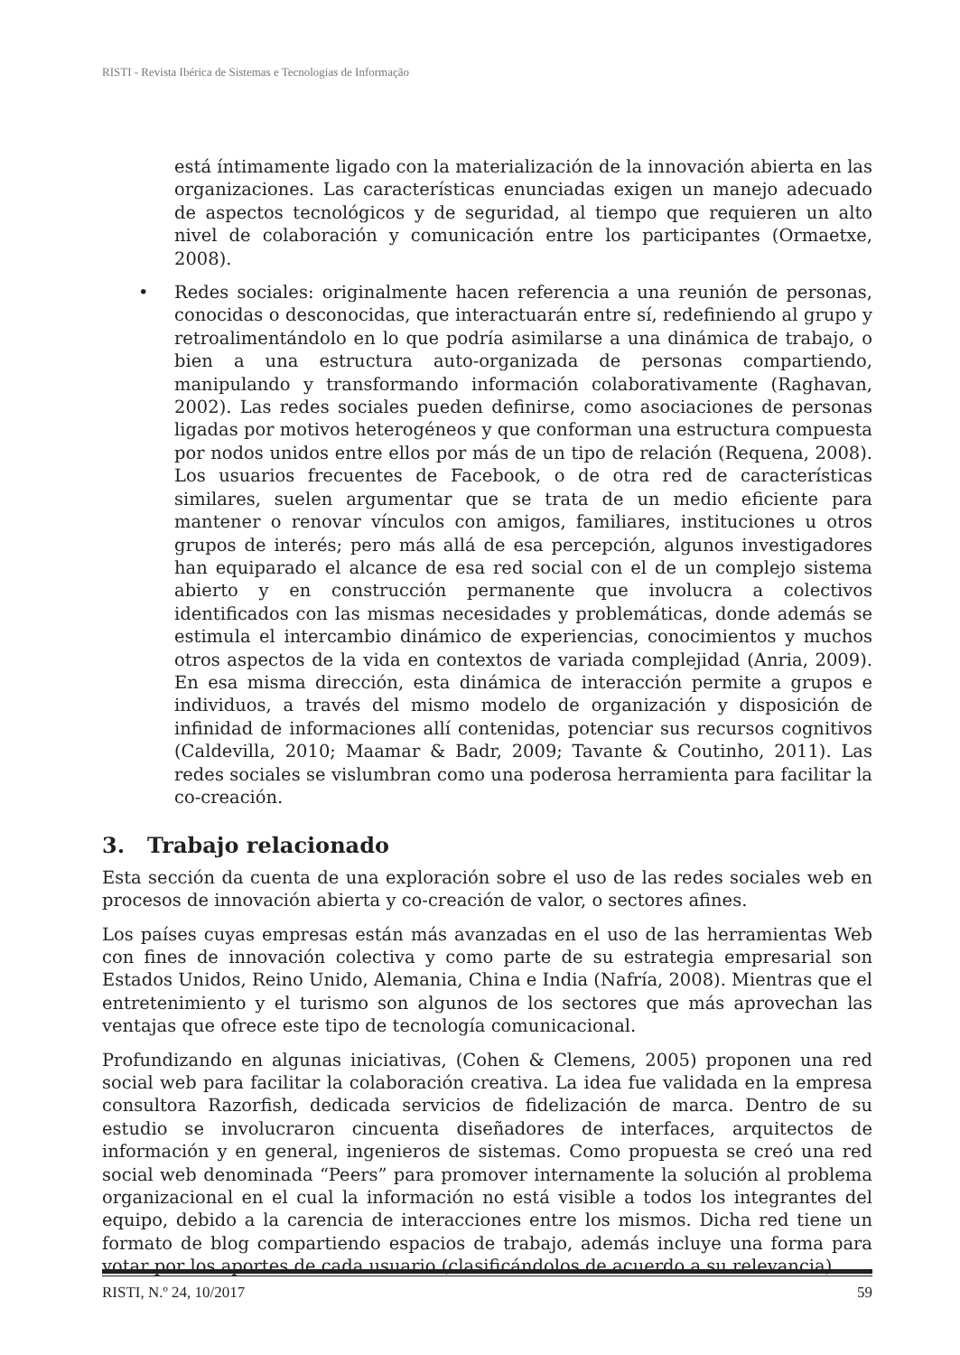RISTI - Revista Ibérica de Sistemas e Tecnologias de Informação
está íntimamente ligado con la materialización de la innovación abierta en las organizaciones. Las características enunciadas exigen un manejo adecuado de aspectos tecnológicos y de seguridad, al tiempo que requieren un alto nivel de colaboración y comunicación entre los participantes (Ormaetxe, 2008).
• Redes sociales: originalmente hacen referencia a una reunión de personas, conocidas o desconocidas, que interactuarán entre sí, redefiniendo al grupo y retroalimentándolo en lo que podría asimilarse a una dinámica de trabajo, o bien a una estructura auto-organizada de personas compartiendo, manipulando y transformando información colaborativamente (Raghavan, 2002). Las redes sociales pueden definirse, como asociaciones de personas ligadas por motivos heterogéneos y que conforman una estructura compuesta por nodos unidos entre ellos por más de un tipo de relación (Requena, 2008). Los usuarios frecuentes de Facebook, o de otra red de características similares, suelen argumentar que se trata de un medio eficiente para mantener o renovar vínculos con amigos, familiares, instituciones u otros grupos de interés; pero más allá de esa percepción, algunos investigadores han equiparado el alcance de esa red social con el de un complejo sistema abierto y en construcción permanente que involucra a colectivos identificados con las mismas necesidades y problemáticas, donde además se estimula el intercambio dinámico de experiencias, conocimientos y muchos otros aspectos de la vida en contextos de variada complejidad (Anria, 2009). En esa misma dirección, esta dinámica de interacción permite a grupos e individuos, a través del mismo modelo de organización y disposición de infinidad de informaciones allí contenidas, potenciar sus recursos cognitivos (Caldevilla, 2010; Maamar & Badr, 2009; Tavante & Coutinho, 2011). Las redes sociales se vislumbran como una poderosa herramienta para facilitar la co-creación.
3. Trabajo relacionado
Esta sección da cuenta de una exploración sobre el uso de las redes sociales web en procesos de innovación abierta y co-creación de valor, o sectores afines.
Los países cuyas empresas están más avanzadas en el uso de las herramientas Web con fines de innovación colectiva y como parte de su estrategia empresarial son Estados Unidos, Reino Unido, Alemania, China e India (Nafría, 2008). Mientras que el entretenimiento y el turismo son algunos de los sectores que más aprovechan las ventajas que ofrece este tipo de tecnología comunicacional.
Profundizando en algunas iniciativas, (Cohen & Clemens, 2005) proponen una red social web para facilitar la colaboración creativa. La idea fue validada en la empresa consultora Razorfish, dedicada servicios de fidelización de marca. Dentro de su estudio se involucraron cincuenta diseñadores de interfaces, arquitectos de información y en general, ingenieros de sistemas. Como propuesta se creó una red social web denominada “Peers” para promover internamente la solución al problema organizacional en el cual la información no está visible a todos los integrantes del equipo, debido a la carencia de interacciones entre los mismos. Dicha red tiene un formato de blog compartiendo espacios de trabajo, además incluye una forma para votar por los aportes de cada usuario (clasificándolos de acuerdo a su relevancia).
RISTI, N.º 24, 10/2017 59